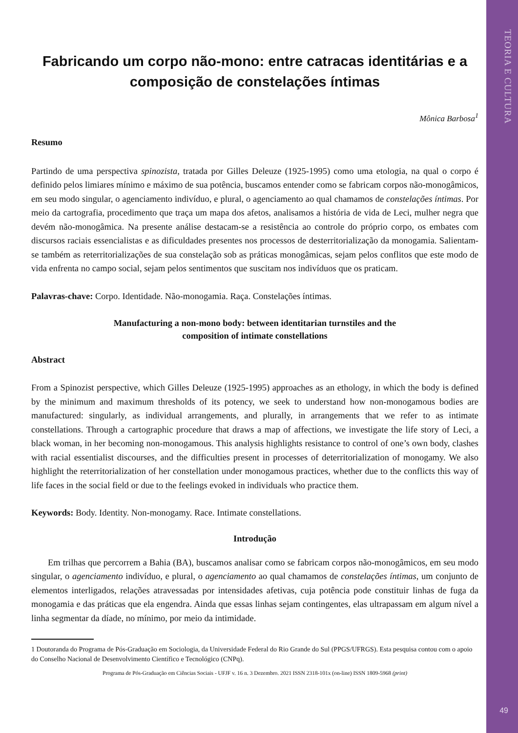TEORIA E CULTURA
Fabricando um corpo não-mono: entre catracas identitárias e a composição de constelações íntimas
Mônica Barbosa<sup>1</sup>
Resumo
Partindo de uma perspectiva spinozista, tratada por Gilles Deleuze (1925-1995) como uma etologia, na qual o corpo é definido pelos limiares mínimo e máximo de sua potência, buscamos entender como se fabricam corpos não-monogâmicos, em seu modo singular, o agenciamento indivíduo, e plural, o agenciamento ao qual chamamos de constelações íntimas. Por meio da cartografia, procedimento que traça um mapa dos afetos, analisamos a história de vida de Leci, mulher negra que devém não-monogâmica. Na presente análise destacam-se a resistência ao controle do próprio corpo, os embates com discursos raciais essencialistas e as dificuldades presentes nos processos de desterritorialização da monogamia. Salientam-se também as reterritorializações de sua constelação sob as práticas monogâmicas, sejam pelos conflitos que este modo de vida enfrenta no campo social, sejam pelos sentimentos que suscitam nos indivíduos que os praticam.
Palavras-chave: Corpo. Identidade. Não-monogamia. Raça. Constelações íntimas.
Manufacturing a non-mono body: between identitarian turnstiles and the
composition of intimate constellations
Abstract
From a Spinozist perspective, which Gilles Deleuze (1925-1995) approaches as an ethology, in which the body is defined by the minimum and maximum thresholds of its potency, we seek to understand how non-monogamous bodies are manufactured: singularly, as individual arrangements, and plurally, in arrangements that we refer to as intimate constellations. Through a cartographic procedure that draws a map of affections, we investigate the life story of Leci, a black woman, in her becoming non-monogamous. This analysis highlights resistance to control of one’s own body, clashes with racial essentialist discourses, and the difficulties present in processes of deterritorialization of monogamy. We also highlight the reterritorialization of her constellation under monogamous practices, whether due to the conflicts this way of life faces in the social field or due to the feelings evoked in individuals who practice them.
Keywords: Body. Identity. Non-monogamy. Race. Intimate constellations.
Introdução
Em trilhas que percorrem a Bahia (BA), buscamos analisar como se fabricam corpos não-monogâmicos, em seu modo singular, o agenciamento indivíduo, e plural, o agenciamento ao qual chamamos de constelações íntimas, um conjunto de elementos interligados, relações atravessadas por intensidades afetivas, cuja potência pode constituir linhas de fuga da monogamia e das práticas que ela engendra. Ainda que essas linhas sejam contingentes, elas ultrapassam em algum nível a linha segmentar da díade, no mínimo, por meio da intimidade.
1 Doutoranda do Programa de Pós-Graduação em Sociologia, da Universidade Federal do Rio Grande do Sul (PPGS/UFRGS). Esta pesquisa contou com o apoio do Conselho Nacional de Desenvolvimento Científico e Tecnológico (CNPq).
Programa de Pós-Graduação em Ciências Sociais - UFJF v. 16 n. 3 Dezembro. 2021 ISSN 2318-101x (on-line) ISSN 1809-5968 (print)
49